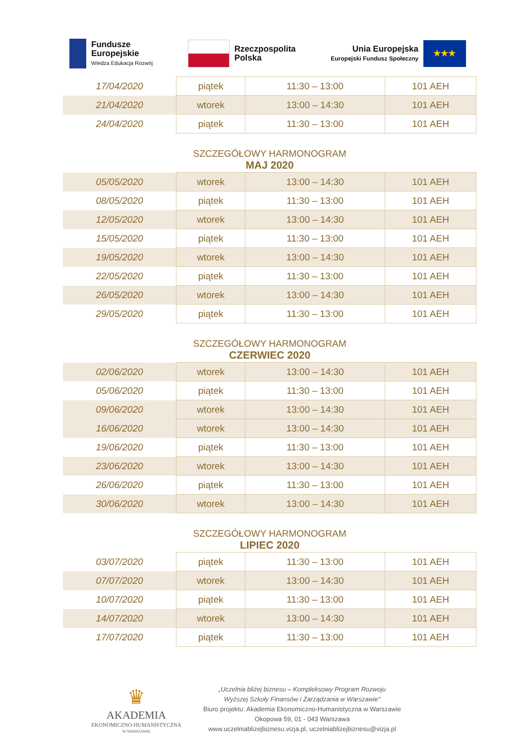Fundusze
Europejskie
Wiedza Edukacja Rozwój
Rzeczpospolita
Polska
Unia Europejska
Europejski Fundusz Społeczny
★★★
| 17/04/2020 | piątek | 11:30 – 13:00 | 101 AEH |
| 21/04/2020 | wtorek | 13:00 – 14:30 | 101 AEH |
| 24/04/2020 | piątek | 11:30 – 13:00 | 101 AEH |
SZCZEGÓŁOWY HARMONOGRAM
MAJ 2020
| 05/05/2020 | wtorek | 13:00 – 14:30 | 101 AEH |
| 08/05/2020 | piątek | 11:30 – 13:00 | 101 AEH |
| 12/05/2020 | wtorek | 13:00 – 14:30 | 101 AEH |
| 15/05/2020 | piątek | 11:30 – 13:00 | 101 AEH |
| 19/05/2020 | wtorek | 13:00 – 14:30 | 101 AEH |
| 22/05/2020 | piątek | 11:30 – 13:00 | 101 AEH |
| 26/05/2020 | wtorek | 13:00 – 14:30 | 101 AEH |
| 29/05/2020 | piątek | 11:30 – 13:00 | 101 AEH |
SZCZEGÓŁOWY HARMONOGRAM
CZERWIEC 2020
| 02/06/2020 | wtorek | 13:00 – 14:30 | 101 AEH |
| 05/06/2020 | piątek | 11:30 – 13:00 | 101 AEH |
| 09/06/2020 | wtorek | 13:00 – 14:30 | 101 AEH |
| 16/06/2020 | wtorek | 13:00 – 14:30 | 101 AEH |
| 19/06/2020 | piątek | 11:30 – 13:00 | 101 AEH |
| 23/06/2020 | wtorek | 13:00 – 14:30 | 101 AEH |
| 26/06/2020 | piątek | 11:30 – 13:00 | 101 AEH |
| 30/06/2020 | wtorek | 13:00 – 14:30 | 101 AEH |
SZCZEGÓŁOWY HARMONOGRAM
LIPIEC 2020
| 03/07/2020 | piątek | 11:30 – 13:00 | 101 AEH |
| 07/07/2020 | wtorek | 13:00 – 14:30 | 101 AEH |
| 10/07/2020 | piątek | 11:30 – 13:00 | 101 AEH |
| 14/07/2020 | wtorek | 13:00 – 14:30 | 101 AEH |
| 17/07/2020 | piątek | 11:30 – 13:00 | 101 AEH |
♛
AKADEMIA
EKONOMICZNO-HUMANISTYCZNA
W WARSZAWIE
„Uczelnia bliżej biznesu – Kompleksowy Program Rozwoju
Wyższej Szkoły Finansów i Zarządzania w Warszawie”
Biuro projektu: Akademia Ekonomiczno-Humanistyczna w Warszawie
Okopowa 59, 01 - 043 Warszawa
www.uczelniablizejbiznesu.vizja.pl, uczelniablizejbiznesu@vizja.pl